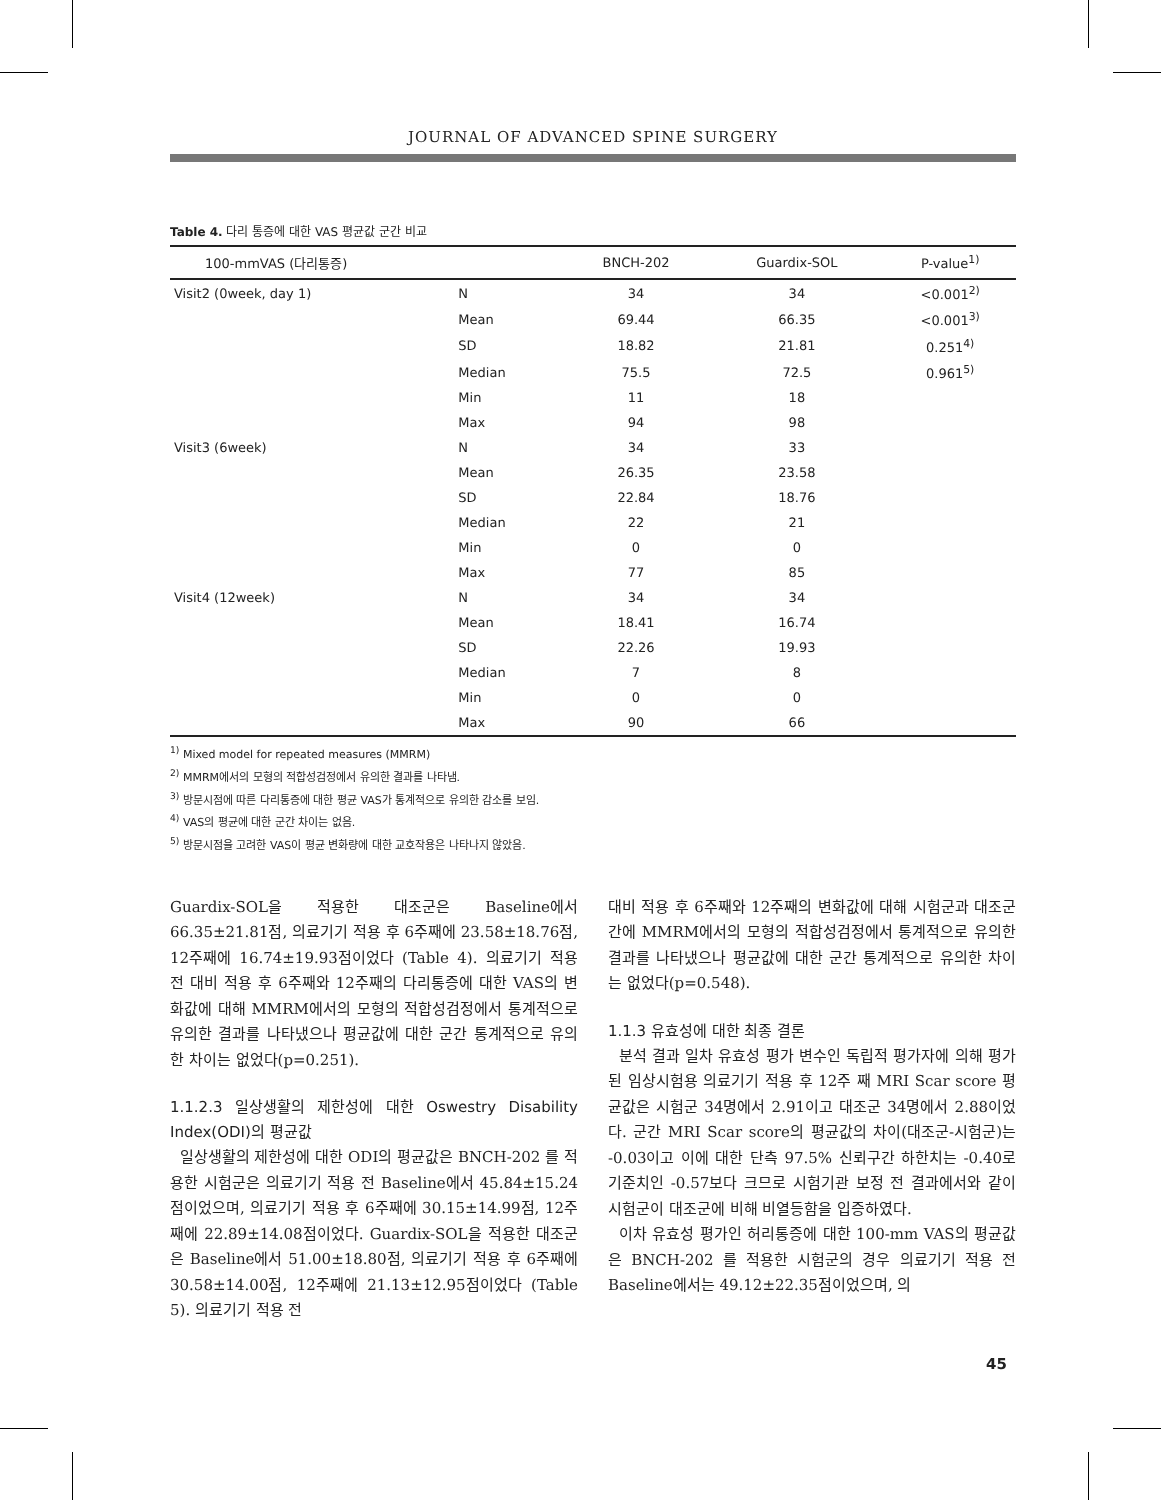JOURNAL OF ADVANCED SPINE SURGERY
Table 4. 다리 통증에 대한 VAS 평균값 군간 비교
| 100-mmVAS (다리통증) | | BNCH-202 | Guardix-SOL | P-value<sup>1)</sup> |
| --- | --- | --- | --- | --- |
| Visit2 (0week, day 1) | N | 34 | 34 | <0.001<sup>2)</sup> |
| | Mean | 69.44 | 66.35 | <0.001<sup>3)</sup> |
| | SD | 18.82 | 21.81 | 0.251<sup>4)</sup> |
| | Median | 75.5 | 72.5 | 0.961<sup>5)</sup> |
| | Min | 11 | 18 | |
| | Max | 94 | 98 | |
| Visit3 (6week) | N | 34 | 33 | |
| | Mean | 26.35 | 23.58 | |
| | SD | 22.84 | 18.76 | |
| | Median | 22 | 21 | |
| | Min | 0 | 0 | |
| | Max | 77 | 85 | |
| Visit4 (12week) | N | 34 | 34 | |
| | Mean | 18.41 | 16.74 | |
| | SD | 22.26 | 19.93 | |
| | Median | 7 | 8 | |
| | Min | 0 | 0 | |
| | Max | 90 | 66 | |
<sup>1)</sup> Mixed model for repeated measures (MMRM)
<sup>2)</sup> MMRM에서의 모형의 적합성검정에서 유의한 결과를 나타냄.
<sup>3)</sup> 방문시점에 따른 다리통증에 대한 평균 VAS가 통계적으로 유의한 감소를 보임.
<sup>4)</sup> VAS의 평균에 대한 군간 차이는 없음.
<sup>5)</sup> 방문시점을 고려한 VAS이 평균 변화량에 대한 교호작용은 나타나지 않았음.
Guardix-SOL을 적용한 대조군은 Baseline에서 66.35±21.81점, 의료기기 적용 후 6주째에 23.58±18.76점, 12주째에 16.74±19.93점이었다 (Table 4). 의료기기 적용 전 대비 적용 후 6주째와 12주째의 다리통증에 대한 VAS의 변화값에 대해 MMRM에서의 모형의 적합성검정에서 통계적으로 유의한 결과를 나타냈으나 평균값에 대한 군간 통계적으로 유의한 차이는 없었다(p=0.251).
1.1.2.3 일상생활의 제한성에 대한 Oswestry Disability Index(ODI)의 평균값
일상생활의 제한성에 대한 ODI의 평균값은 BNCH-202 를 적용한 시험군은 의료기기 적용 전 Baseline에서 45.84±15.24점이었으며, 의료기기 적용 후 6주째에 30.15±14.99점, 12주째에 22.89±14.08점이었다. Guardix-SOL을 적용한 대조군은 Baseline에서 51.00±18.80점, 의료기기 적용 후 6주째에 30.58±14.00점, 12주째에 21.13±12.95점이었다 (Table 5). 의료기기 적용 전
대비 적용 후 6주째와 12주째의 변화값에 대해 시험군과 대조군 간에 MMRM에서의 모형의 적합성검정에서 통계적으로 유의한 결과를 나타냈으나 평균값에 대한 군간 통계적으로 유의한 차이는 없었다(p=0.548).
1.1.3 유효성에 대한 최종 결론
분석 결과 일차 유효성 평가 변수인 독립적 평가자에 의해 평가된 임상시험용 의료기기 적용 후 12주 째 MRI Scar score 평균값은 시험군 34명에서 2.91이고 대조군 34명에서 2.88이었다. 군간 MRI Scar score의 평균값의 차이(대조군-시험군)는 -0.03이고 이에 대한 단측 97.5% 신뢰구간 하한치는 -0.40로 기준치인 -0.57보다 크므로 시험기관 보정 전 결과에서와 같이 시험군이 대조군에 비해 비열등함을 입증하였다.
이차 유효성 평가인 허리통증에 대한 100-mm VAS의 평균값은 BNCH-202 를 적용한 시험군의 경우 의료기기 적용 전 Baseline에서는 49.12±22.35점이었으며, 의
45